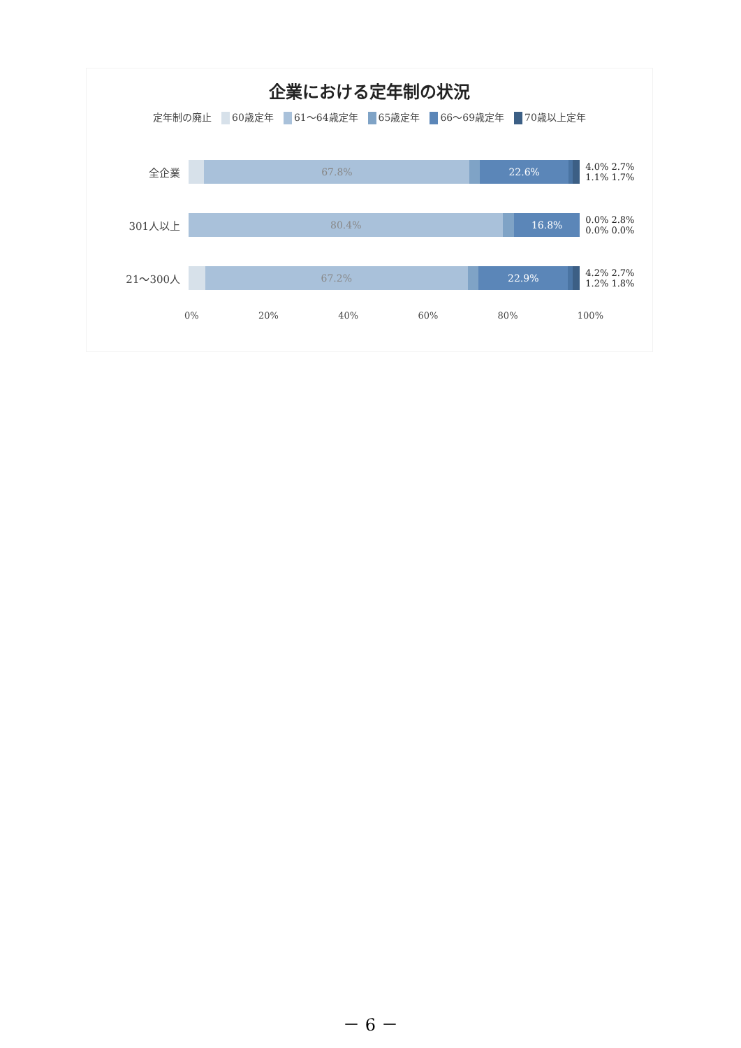企業における定年制の状況
定年制の廃止 60歳定年 61～64歳定年 65歳定年 66～69歳定年 70歳以上定年
全企業
67.8% 22.6%
4.0% 2.7% 1.1% 1.7%
301人以上
80.4% 16.8%
0.0% 2.8% 0.0% 0.0%
21～300人
67.2% 22.9%
4.2% 2.7% 1.2% 1.8%
0% 20% 40% 60% 80% 100%
－ 6 －